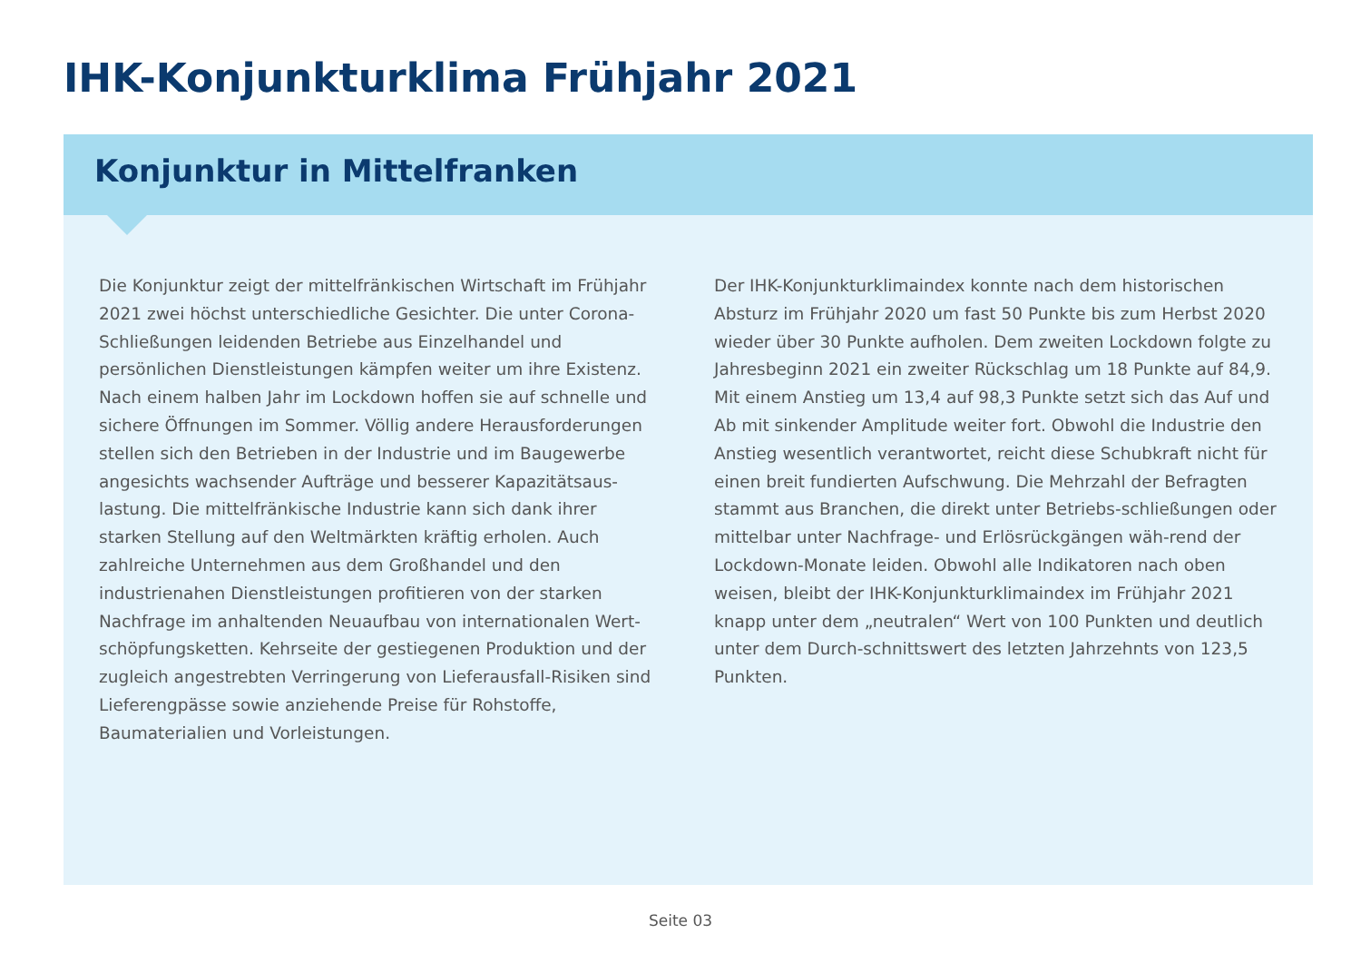IHK-Konjunkturklima Frühjahr 2021
Konjunktur in Mittelfranken
Die Konjunktur zeigt der mittelfränkischen Wirtschaft im Frühjahr 2021 zwei höchst unterschiedliche Gesichter. Die unter Corona-Schließungen leidenden Betriebe aus Einzelhandel und persönlichen Dienstleistungen kämpfen weiter um ihre Existenz. Nach einem halben Jahr im Lockdown hoffen sie auf schnelle und sichere Öffnungen im Sommer. Völlig andere Herausforderungen stellen sich den Betrieben in der Industrie und im Baugewerbe angesichts wachsender Aufträge und besserer Kapazitätsaus-lastung. Die mittelfränkische Industrie kann sich dank ihrer starken Stellung auf den Weltmärkten kräftig erholen. Auch zahlreiche Unternehmen aus dem Großhandel und den industrienahen Dienstleistungen profitieren von der starken Nachfrage im anhaltenden Neuaufbau von internationalen Wert-schöpfungsketten. Kehrseite der gestiegenen Produktion und der zugleich angestrebten Verringerung von Lieferausfall-Risiken sind Lieferengpässe sowie anziehende Preise für Rohstoffe, Baumaterialien und Vorleistungen.
Der IHK-Konjunkturklimaindex konnte nach dem historischen Absturz im Frühjahr 2020 um fast 50 Punkte bis zum Herbst 2020 wieder über 30 Punkte aufholen. Dem zweiten Lockdown folgte zu Jahresbeginn 2021 ein zweiter Rückschlag um 18 Punkte auf 84,9. Mit einem Anstieg um 13,4 auf 98,3 Punkte setzt sich das Auf und Ab mit sinkender Amplitude weiter fort. Obwohl die Industrie den Anstieg wesentlich verantwortet, reicht diese Schubkraft nicht für einen breit fundierten Aufschwung. Die Mehrzahl der Befragten stammt aus Branchen, die direkt unter Betriebs-schließungen oder mittelbar unter Nachfrage- und Erlösrückgängen wäh-rend der Lockdown-Monate leiden. Obwohl alle Indikatoren nach oben weisen, bleibt der IHK-Konjunkturklimaindex im Frühjahr 2021 knapp unter dem „neutralen“ Wert von 100 Punkten und deutlich unter dem Durch-schnittswert des letzten Jahrzehnts von 123,5 Punkten.
Seite 03